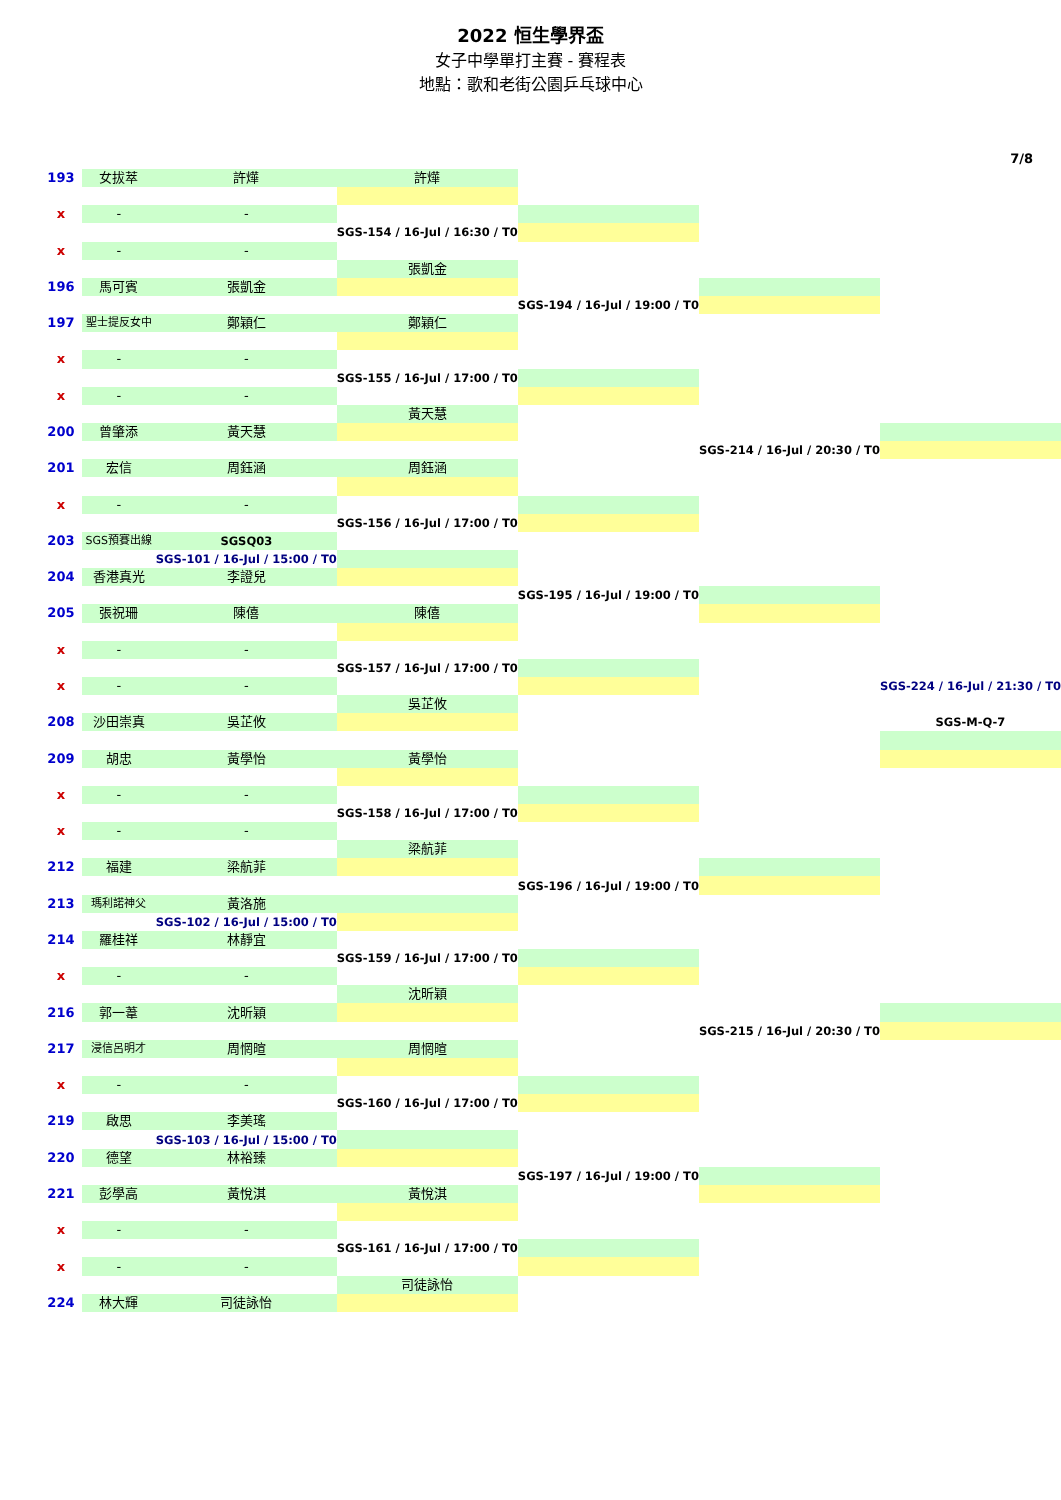2022 恒生學界盃
女子中學單打主賽 - 賽程表
地點：歌和老街公園乒乓球中心
7/8
| 193 | 女拔萃 | 許燁 | 許燁 | | | |
| x | - | - | | | | |
| | | | SGS-154 / 16-Jul / 16:30 / T0 | | | |
| x | - | - | | | | |
| | | | 張凱金 | | | |
| 196 | 馬可賓 | 張凱金 | | | | |
| | | | | SGS-194 / 16-Jul / 19:00 / T0 | | |
| 197 | 聖士提反女中 | 鄭穎仁 | 鄭穎仁 | | | |
| x | - | - | | | | |
| | | | SGS-155 / 16-Jul / 17:00 / T0 | | | |
| x | - | - | | | | |
| | | | 黃天慧 | | | |
| 200 | 曾肇添 | 黃天慧 | | | | |
| | | | | | SGS-214 / 16-Jul / 20:30 / T0 | |
| 201 | 宏信 | 周鈺涵 | 周鈺涵 | | | |
| x | - | - | | | | |
| | | | SGS-156 / 16-Jul / 17:00 / T0 | | | |
| 203 | SGS預賽出線 | SGSQ03 | | | | |
| | | SGS-101 / 16-Jul / 15:00 / T0 | | | | |
| 204 | 香港真光 | 李證兒 | | | | |
| | | | | SGS-195 / 16-Jul / 19:00 / T0 | | |
| 205 | 張祝珊 | 陳僖 | 陳僖 | | | |
| x | - | - | | | | |
| | | | SGS-157 / 16-Jul / 17:00 / T0 | | | |
| x | - | - | | | | SGS-224 / 16-Jul / 21:30 / T0 |
| | | | 吳芷攸 | | | |
| 208 | 沙田崇真 | 吳芷攸 | | | | SGS-M-Q-7 |
| 209 | 胡忠 | 黃學怡 | 黃學怡 | | | |
| x | - | - | | | | |
| | | | SGS-158 / 16-Jul / 17:00 / T0 | | | |
| x | - | - | | | | |
| | | | 梁航菲 | | | |
| 212 | 福建 | 梁航菲 | | | | |
| | | | | SGS-196 / 16-Jul / 19:00 / T0 | | |
| 213 | 瑪利諾神父 | 黃洛施 | | | | |
| | | SGS-102 / 16-Jul / 15:00 / T0 | | | | |
| 214 | 羅桂祥 | 林靜宜 | | | | |
| | | | SGS-159 / 16-Jul / 17:00 / T0 | | | |
| x | - | - | | | | |
| | | | 沈昕穎 | | | |
| 216 | 郭一葦 | 沈昕穎 | | | | |
| | | | | | SGS-215 / 16-Jul / 20:30 / T0 | |
| 217 | 浸信呂明才 | 周惘暄 | 周惘暄 | | | |
| x | - | - | | | | |
| | | | SGS-160 / 16-Jul / 17:00 / T0 | | | |
| 219 | 啟思 | 李美瑤 | | | | |
| | | SGS-103 / 16-Jul / 15:00 / T0 | | | | |
| 220 | 德望 | 林裕臻 | | | | |
| | | | | SGS-197 / 16-Jul / 19:00 / T0 | | |
| 221 | 彭學高 | 黃悅淇 | 黃悅淇 | | | |
| x | - | - | | | | |
| | | | SGS-161 / 16-Jul / 17:00 / T0 | | | |
| x | - | - | | | | |
| | | | 司徒詠怡 | | | |
| 224 | 林大輝 | 司徒詠怡 | | | | |